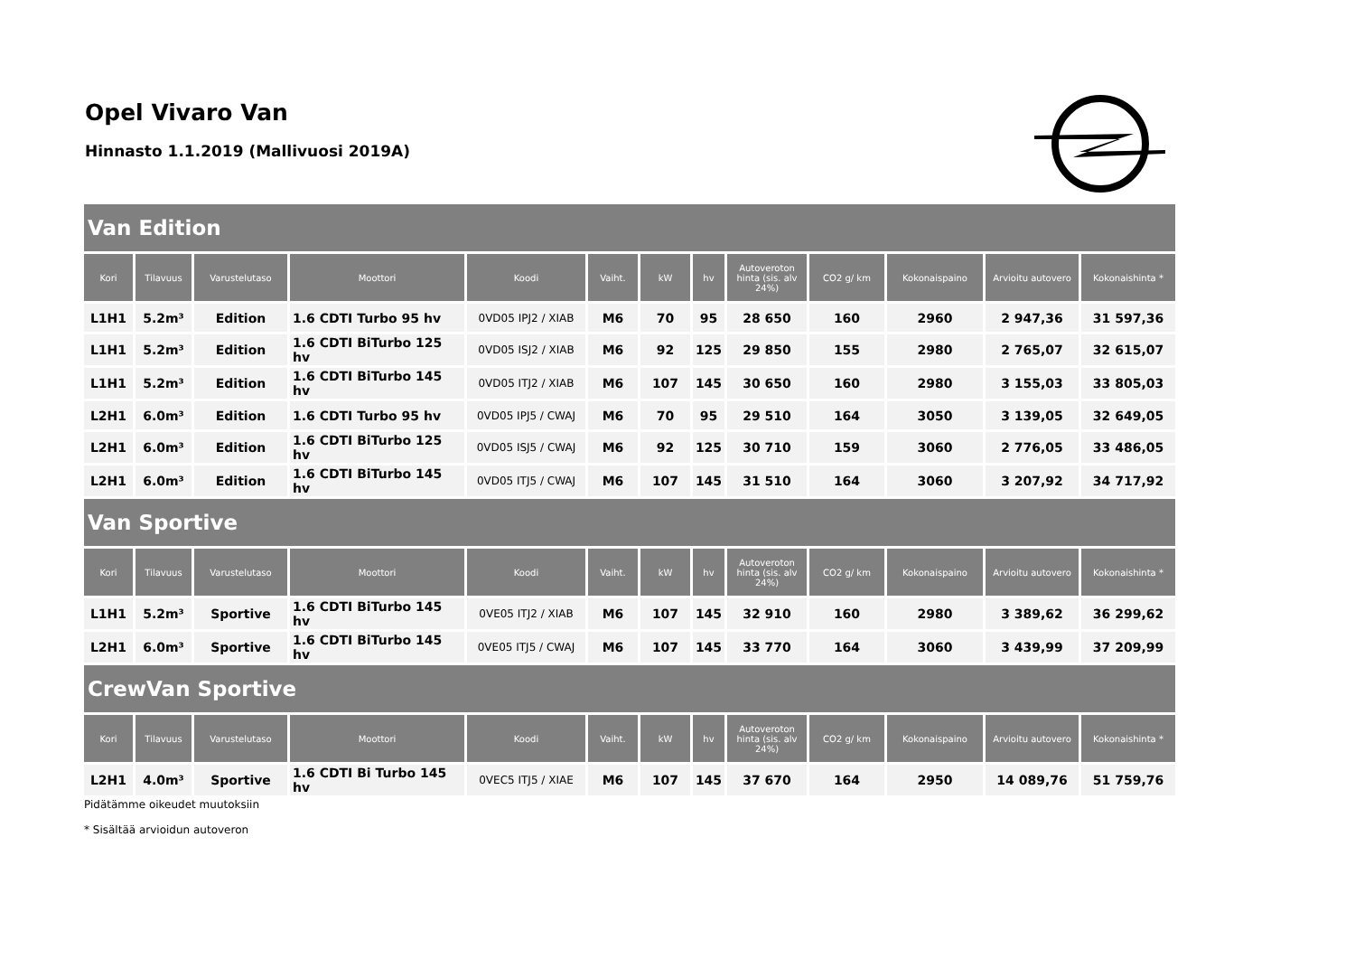Opel Vivaro Van
Hinnasto 1.1.2019 (Mallivuosi 2019A)
| Van Edition | | | | | | | | | | | | |
| Kori | Tilavuus | Varustelutaso | Moottori | Koodi | Vaiht. | kW | hv | Autoveroton hinta (sis. alv 24%) | CO2 g/ km | Kokonaispaino | Arvioitu autovero | Kokonaishinta * |
| L1H1 | 5.2m³ | Edition | 1.6 CDTI Turbo 95 hv | 0VD05 IPJ2 / XIAB | M6 | 70 | 95 | 28 650 | 160 | 2960 | 2 947,36 | 31 597,36 |
| L1H1 | 5.2m³ | Edition | 1.6 CDTI BiTurbo 125 hv | 0VD05 ISJ2 / XIAB | M6 | 92 | 125 | 29 850 | 155 | 2980 | 2 765,07 | 32 615,07 |
| L1H1 | 5.2m³ | Edition | 1.6 CDTI BiTurbo 145 hv | 0VD05 ITJ2 / XIAB | M6 | 107 | 145 | 30 650 | 160 | 2980 | 3 155,03 | 33 805,03 |
| L2H1 | 6.0m³ | Edition | 1.6 CDTI Turbo 95 hv | 0VD05 IPJ5 / CWAJ | M6 | 70 | 95 | 29 510 | 164 | 3050 | 3 139,05 | 32 649,05 |
| L2H1 | 6.0m³ | Edition | 1.6 CDTI BiTurbo 125 hv | 0VD05 ISJ5 / CWAJ | M6 | 92 | 125 | 30 710 | 159 | 3060 | 2 776,05 | 33 486,05 |
| L2H1 | 6.0m³ | Edition | 1.6 CDTI BiTurbo 145 hv | 0VD05 ITJ5 / CWAJ | M6 | 107 | 145 | 31 510 | 164 | 3060 | 3 207,92 | 34 717,92 |
| Van Sportive | | | | | | | | | | | | |
| Kori | Tilavuus | Varustelutaso | Moottori | Koodi | Vaiht. | kW | hv | Autoveroton hinta (sis. alv 24%) | CO2 g/ km | Kokonaispaino | Arvioitu autovero | Kokonaishinta * |
| L1H1 | 5.2m³ | Sportive | 1.6 CDTI BiTurbo 145 hv | 0VE05 ITJ2 / XIAB | M6 | 107 | 145 | 32 910 | 160 | 2980 | 3 389,62 | 36 299,62 |
| L2H1 | 6.0m³ | Sportive | 1.6 CDTI BiTurbo 145 hv | 0VE05 ITJ5 / CWAJ | M6 | 107 | 145 | 33 770 | 164 | 3060 | 3 439,99 | 37 209,99 |
| CrewVan Sportive | | | | | | | | | | | | |
| Kori | Tilavuus | Varustelutaso | Moottori | Koodi | Vaiht. | kW | hv | Autoveroton hinta (sis. alv 24%) | CO2 g/ km | Kokonaispaino | Arvioitu autovero | Kokonaishinta * |
| L2H1 | 4.0m³ | Sportive | 1.6 CDTI Bi Turbo 145 hv | 0VEC5 ITJ5 / XIAE | M6 | 107 | 145 | 37 670 | 164 | 2950 | 14 089,76 | 51 759,76 |
Pidätämme oikeudet muutoksiin
* Sisältää arvioidun autoveron